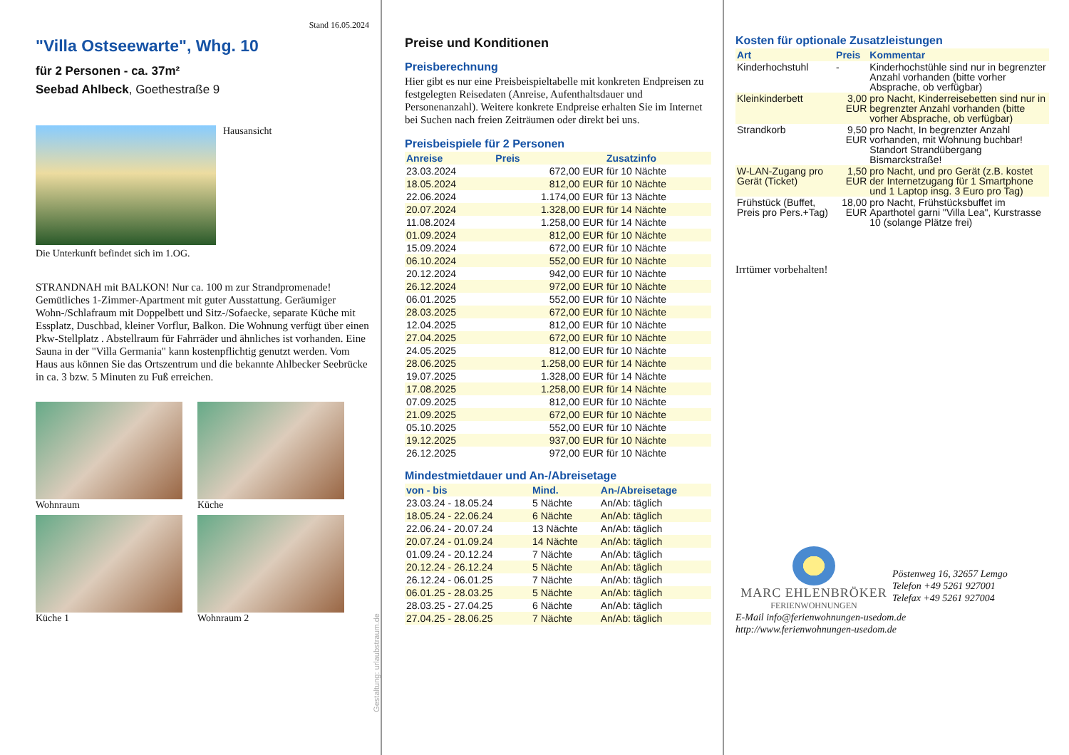Stand 16.05.2024
"Villa Ostseewarte", Whg. 10
für 2 Personen - ca. 37m²
Seebad Ahlbeck, Goethestraße 9
Hausansicht
Die Unterkunft befindet sich im 1.OG.
STRANDNAH mit BALKON! Nur ca. 100 m zur Strandpromenade! Gemütliches 1-Zimmer-Apartment mit guter Ausstattung. Geräumiger Wohn-/Schlafraum mit Doppelbett und Sitz-/Sofaecke, separate Küche mit Essplatz, Duschbad, kleiner Vorflur, Balkon. Die Wohnung verfügt über einen Pkw-Stellplatz . Abstellraum für Fahrräder und ähnliches ist vorhanden. Eine Sauna in der "Villa Germania" kann kostenpflichtig genutzt werden. Vom Haus aus können Sie das Ortszentrum und die bekannte Ahlbecker Seebrücke in ca. 3 bzw. 5 Minuten zu Fuß erreichen.
Wohnraum
Küche
Küche 1
Wohnraum 2
Gestaltung: urlaubstraum.de
Preise und Konditionen
Preisberechnung
Hier gibt es nur eine Preisbeispieltabelle mit konkreten Endpreisen zu festgelegten Reisedaten (Anreise, Aufenthaltsdauer und Personenanzahl). Weitere konkrete Endpreise erhalten Sie im Internet bei Suchen nach freien Zeiträumen oder direkt bei uns.
Preisbeispiele für 2 Personen
| Anreise | Preis | Zusatzinfo |
| --- | --- | --- |
| 23.03.2024 | 672,00 EUR | für 10 Nächte |
| 18.05.2024 | 812,00 EUR | für 10 Nächte |
| 22.06.2024 | 1.174,00 EUR | für 13 Nächte |
| 20.07.2024 | 1.328,00 EUR | für 14 Nächte |
| 11.08.2024 | 1.258,00 EUR | für 14 Nächte |
| 01.09.2024 | 812,00 EUR | für 10 Nächte |
| 15.09.2024 | 672,00 EUR | für 10 Nächte |
| 06.10.2024 | 552,00 EUR | für 10 Nächte |
| 20.12.2024 | 942,00 EUR | für 10 Nächte |
| 26.12.2024 | 972,00 EUR | für 10 Nächte |
| 06.01.2025 | 552,00 EUR | für 10 Nächte |
| 28.03.2025 | 672,00 EUR | für 10 Nächte |
| 12.04.2025 | 812,00 EUR | für 10 Nächte |
| 27.04.2025 | 672,00 EUR | für 10 Nächte |
| 24.05.2025 | 812,00 EUR | für 10 Nächte |
| 28.06.2025 | 1.258,00 EUR | für 14 Nächte |
| 19.07.2025 | 1.328,00 EUR | für 14 Nächte |
| 17.08.2025 | 1.258,00 EUR | für 14 Nächte |
| 07.09.2025 | 812,00 EUR | für 10 Nächte |
| 21.09.2025 | 672,00 EUR | für 10 Nächte |
| 05.10.2025 | 552,00 EUR | für 10 Nächte |
| 19.12.2025 | 937,00 EUR | für 10 Nächte |
| 26.12.2025 | 972,00 EUR | für 10 Nächte |
Mindestmietdauer und An-/Abreisetage
| von - bis | Mind. | An-/Abreisetage |
| --- | --- | --- |
| 23.03.24 - 18.05.24 | 5 Nächte | An/Ab: täglich |
| 18.05.24 - 22.06.24 | 6 Nächte | An/Ab: täglich |
| 22.06.24 - 20.07.24 | 13 Nächte | An/Ab: täglich |
| 20.07.24 - 01.09.24 | 14 Nächte | An/Ab: täglich |
| 01.09.24 - 20.12.24 | 7 Nächte | An/Ab: täglich |
| 20.12.24 - 26.12.24 | 5 Nächte | An/Ab: täglich |
| 26.12.24 - 06.01.25 | 7 Nächte | An/Ab: täglich |
| 06.01.25 - 28.03.25 | 5 Nächte | An/Ab: täglich |
| 28.03.25 - 27.04.25 | 6 Nächte | An/Ab: täglich |
| 27.04.25 - 28.06.25 | 7 Nächte | An/Ab: täglich |
Kosten für optionale Zusatzleistungen
| Art | Preis | Kommentar |
| --- | --- | --- |
| Kinderhochstuhl | - | Kinderhochstühle sind nur in begrenzter Anzahl vorhanden (bitte vorher Absprache, ob verfügbar) |
| Kleinkinderbett | 3,00 EUR | pro Nacht, Kinderreisebetten sind nur in begrenzter Anzahl vorhanden (bitte vorher Absprache, ob verfügbar) |
| Strandkorb | 9,50 EUR | pro Nacht, In begrenzter Anzahl vorhanden, mit Wohnung buchbar! Standort Strandübergang Bismarckstraße! |
| W-LAN-Zugang pro Gerät (Ticket) | 1,50 EUR | pro Nacht, und pro Gerät (z.B. kostet der Internetzugang für 1 Smartphone und 1 Laptop insg. 3 Euro pro Tag) |
| Frühstück (Buffet, Preis pro Pers.+Tag) | 18,00 EUR | pro Nacht, Frühstücksbuffet im Aparthotel garni "Villa Lea", Kurstrasse 10 (solange Plätze frei) |
Irrtümer vorbehalten!
MARC EHLENBRÖKER
FERIENWOHNUNGEN
Pöstenweg 16, 32657 Lemgo
Telefon +49 5261 927001
Telefax +49 5261 927004
E-Mail info@ferienwohnungen-usedom.de
http://www.ferienwohnungen-usedom.de